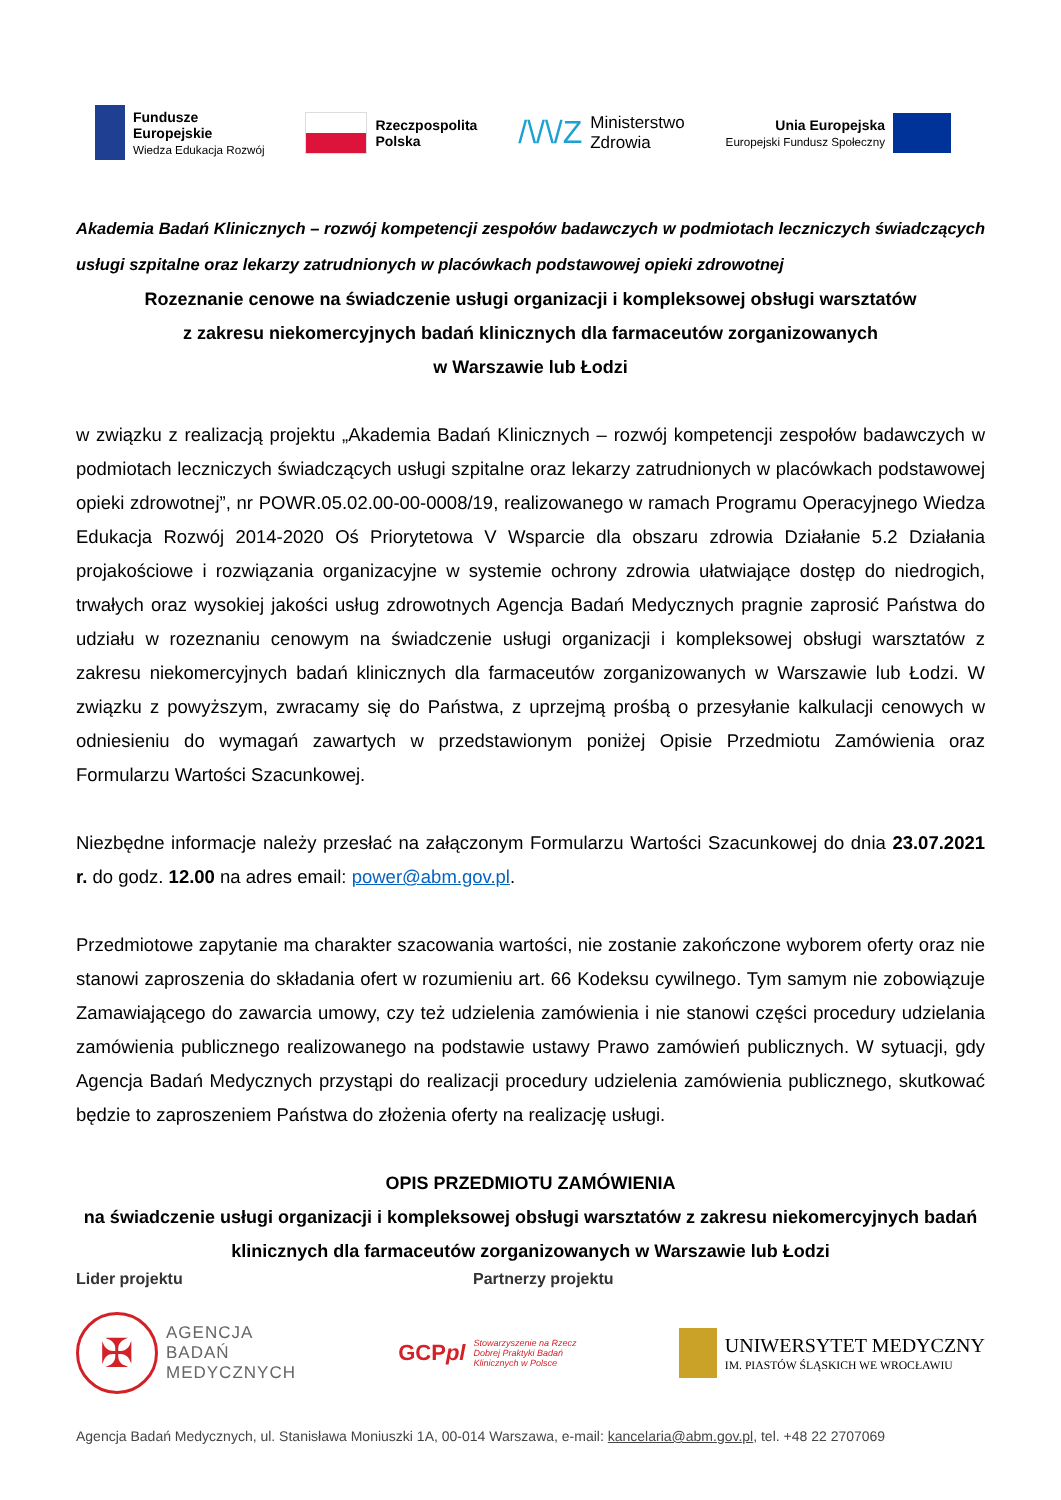Fundusze
Europejskie
Wiedza Edukacja Rozwój
Rzeczpospolita
Polska
/\/\/Z Ministerstwo
Zdrowia
Unia Europejska
Europejski Fundusz Społeczny
Akademia Badań Klinicznych – rozwój kompetencji zespołów badawczych w podmiotach leczniczych świadczących usługi szpitalne oraz lekarzy zatrudnionych w placówkach podstawowej opieki zdrowotnej
Rozeznanie cenowe na świadczenie usługi organizacji i kompleksowej obsługi warsztatów
z zakresu niekomercyjnych badań klinicznych dla farmaceutów zorganizowanych
w Warszawie lub Łodzi
w związku z realizacją projektu „Akademia Badań Klinicznych – rozwój kompetencji zespołów badawczych w podmiotach leczniczych świadczących usługi szpitalne oraz lekarzy zatrudnionych w placówkach podstawowej opieki zdrowotnej”, nr POWR.05.02.00-00-0008/19, realizowanego w ramach Programu Operacyjnego Wiedza Edukacja Rozwój 2014-2020 Oś Priorytetowa V Wsparcie dla obszaru zdrowia Działanie 5.2 Działania projakościowe i rozwiązania organizacyjne w systemie ochrony zdrowia ułatwiające dostęp do niedrogich, trwałych oraz wysokiej jakości usług zdrowotnych Agencja Badań Medycznych pragnie zaprosić Państwa do udziału w rozeznaniu cenowym na świadczenie usługi organizacji i kompleksowej obsługi warsztatów z zakresu niekomercyjnych badań klinicznych dla farmaceutów zorganizowanych w Warszawie lub Łodzi. W związku z powyższym, zwracamy się do Państwa, z uprzejmą prośbą o przesyłanie kalkulacji cenowych w odniesieniu do wymagań zawartych w przedstawionym poniżej Opisie Przedmiotu Zamówienia oraz Formularzu Wartości Szacunkowej.
Niezbędne informacje należy przesłać na załączonym Formularzu Wartości Szacunkowej do dnia 23.07.2021 r. do godz. 12.00 na adres email: power@abm.gov.pl.
Przedmiotowe zapytanie ma charakter szacowania wartości, nie zostanie zakończone wyborem oferty oraz nie stanowi zaproszenia do składania ofert w rozumieniu art. 66 Kodeksu cywilnego. Tym samym nie zobowiązuje Zamawiającego do zawarcia umowy, czy też udzielenia zamówienia i nie stanowi części procedury udzielania zamówienia publicznego realizowanego na podstawie ustawy Prawo zamówień publicznych. W sytuacji, gdy Agencja Badań Medycznych przystąpi do realizacji procedury udzielenia zamówienia publicznego, skutkować będzie to zaproszeniem Państwa do złożenia oferty na realizację usługi.
OPIS PRZEDMIOTU ZAMÓWIENIA
na świadczenie usługi organizacji i kompleksowej obsługi warsztatów z zakresu niekomercyjnych badań klinicznych dla farmaceutów zorganizowanych w Warszawie lub Łodzi
Lider projektu Partnerzy projektu
✠
AGENCJA
BADAŃ
MEDYCZNYCH
GCPpl Stowarzyszenie na Rzecz
Dobrej Praktyki Badań
Klinicznych w Polsce
UNIWERSYTET MEDYCZNY
IM. PIASTÓW ŚLĄSKICH WE WROCŁAWIU
Agencja Badań Medycznych, ul. Stanisława Moniuszki 1A, 00-014 Warszawa, e-mail: kancelaria@abm.gov.pl, tel. +48 22 2707069